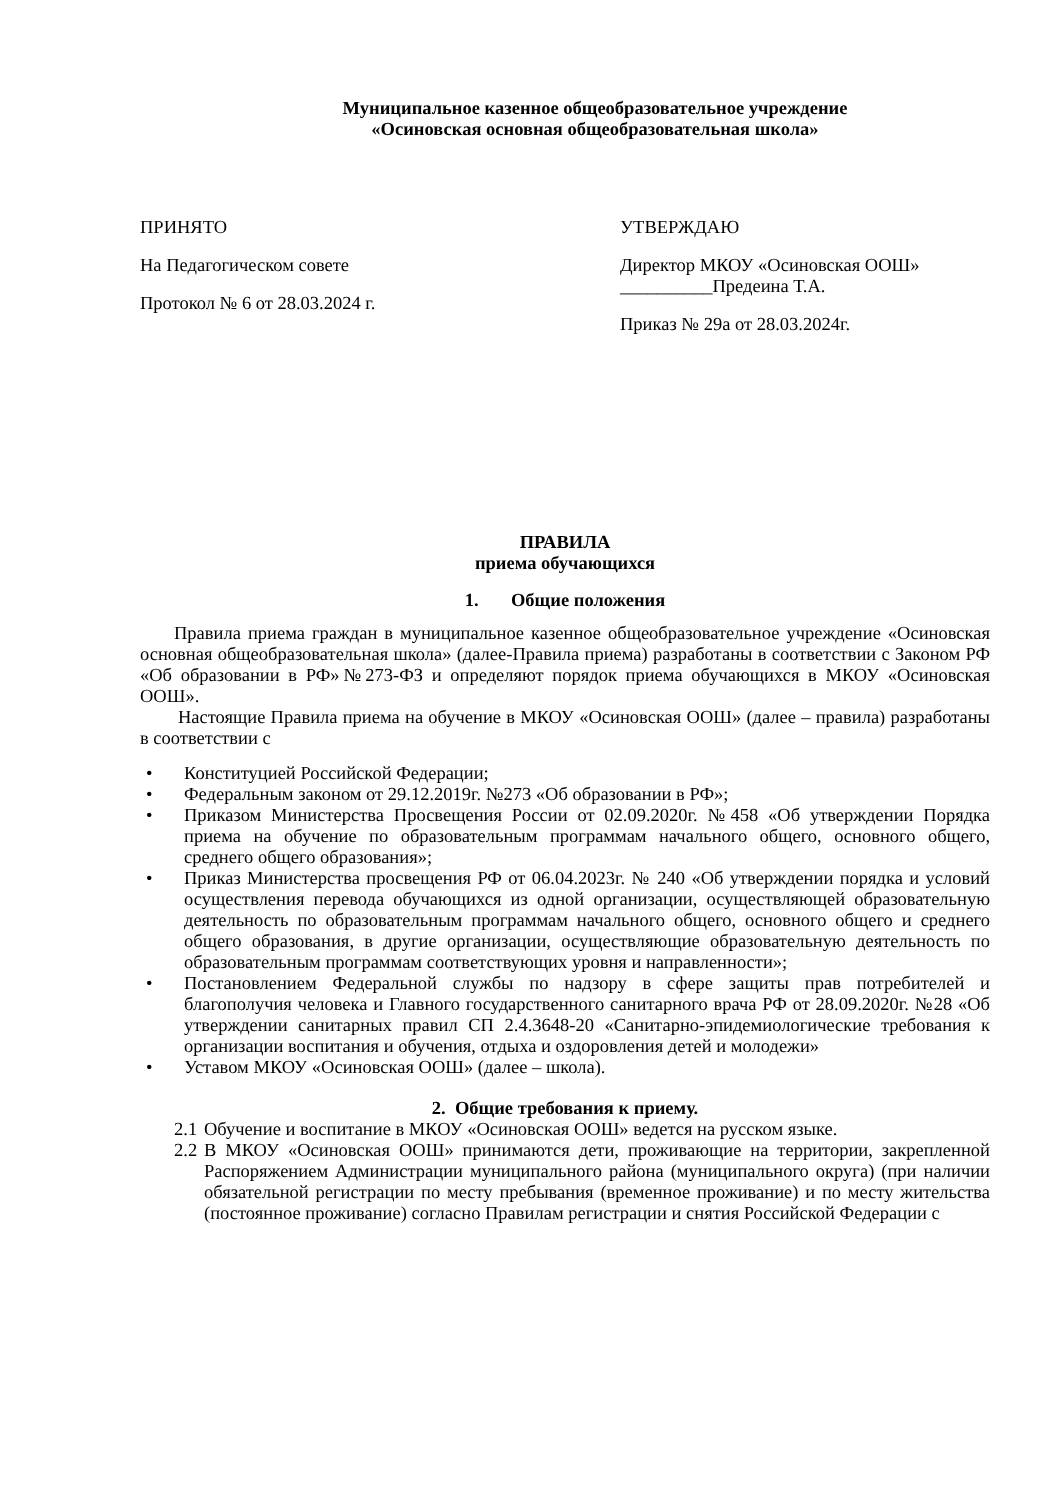Муниципальное казенное общеобразовательное учреждение
«Осиновская основная общеобразовательная школа»
ПРИНЯТО
На Педагогическом совете
Протокол № 6 от 28.03.2024 г.
УТВЕРЖДАЮ
Директор МКОУ «Осиновская ООШ»
__________Предеина Т.А.
Приказ № 29а от 28.03.2024г.
ПРАВИЛА
приема обучающихся
1. Общие положения
Правила приема граждан в муниципальное казенное общеобразовательное учреждение «Осиновская основная общеобразовательная школа» (далее-Правила приема) разработаны в соответствии с Законом РФ «Об образовании в РФ»№273-ФЗ и определяют порядок приема обучающихся в МКОУ «Осиновская ООШ».
Настоящие Правила приема на обучение в МКОУ «Осиновская ООШ» (далее – правила) разработаны в соответствии с
• Конституцией Российской Федерации;
• Федеральным законом от 29.12.2019г. №273 «Об образовании в РФ»;
• Приказом Министерства Просвещения России от 02.09.2020г. №458 «Об утверждении Порядка приема на обучение по образовательным программам начального общего, основного общего, среднего общего образования»;
• Приказ Министерства просвещения РФ от 06.04.2023г. № 240 «Об утверждении порядка и условий осуществления перевода обучающихся из одной организации, осуществляющей образовательную деятельность по образовательным программам начального общего, основного общего и среднего общего образования, в другие организации, осуществляющие образовательную деятельность по образовательным программам соответствующих уровня и направленности»;
• Постановлением Федеральной службы по надзору в сфере защиты прав потребителей и благополучия человека и Главного государственного санитарного врача РФ от 28.09.2020г. №28 «Об утверждении санитарных правил СП 2.4.3648-20 «Санитарно-эпидемиологические требования к организации воспитания и обучения, отдыха и оздоровления детей и молодежи»
• Уставом МКОУ «Осиновская ООШ» (далее – школа).
2. Общие требования к приему.
2.1 Обучение и воспитание в МКОУ «Осиновская ООШ» ведется на русском языке.
2.2 В МКОУ «Осиновская ООШ» принимаются дети, проживающие на территории, закрепленной Распоряжением Администрации муниципального района (муниципального округа) (при наличии обязательной регистрации по месту пребывания (временное проживание) и по месту жительства (постоянное проживание) согласно Правилам регистрации и снятия Российской Федерации с